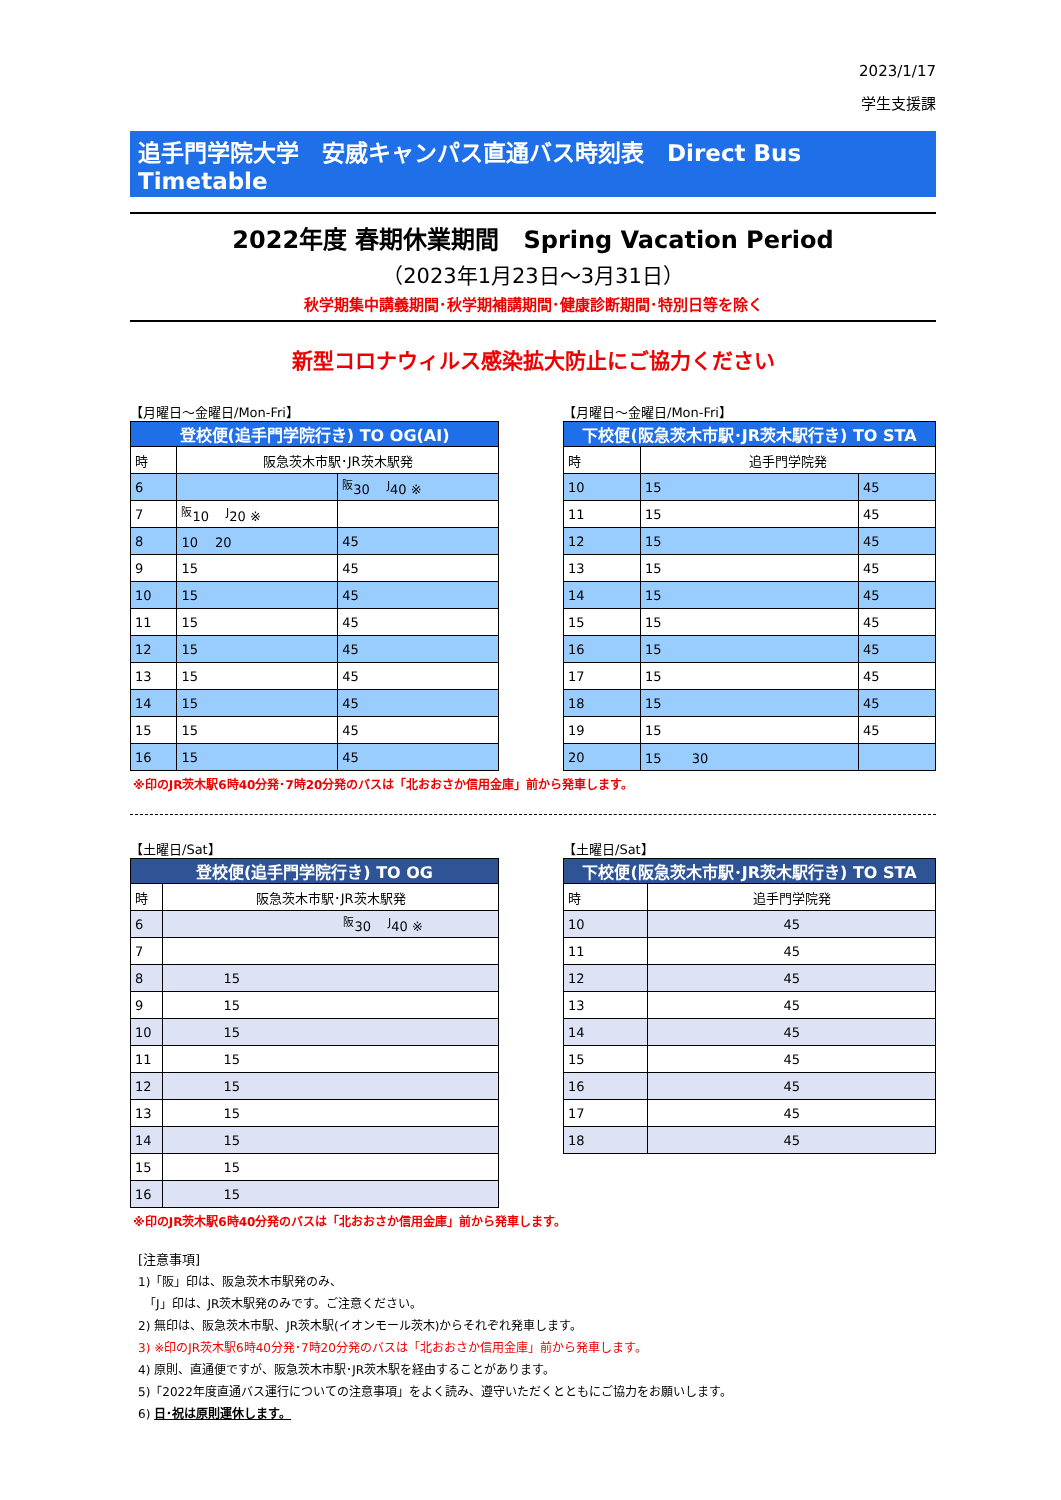2023/1/17
学生支援課
追手門学院大学　安威キャンパス直通バス時刻表　Direct Bus Timetable
2022年度 春期休業期間　Spring Vacation Period
（2023年1月23日～3月31日）
秋学期集中講義期間･秋学期補講期間･健康診断期間･特別日等を除く
新型コロナウィルス感染拡大防止にご協力ください
【月曜日～金曜日/Mon-Fri】
| 登校便(追手門学院行き) TO OG(AI) | | |
| --- | --- | --- |
| 時 | 阪急茨木市駅･JR茨木駅発 | |
| 6 | | <sup>阪</sup>30 <sup>J</sup>40 ※ |
| 7 | <sup>阪</sup>10 <sup>J</sup>20 ※ | |
| 8 | 10 20 | 45 |
| 9 | 15 | 45 |
| 10 | 15 | 45 |
| 11 | 15 | 45 |
| 12 | 15 | 45 |
| 13 | 15 | 45 |
| 14 | 15 | 45 |
| 15 | 15 | 45 |
| 16 | 15 | 45 |
【月曜日～金曜日/Mon-Fri】
| 下校便(阪急茨木市駅･JR茨木駅行き) TO STA | | |
| --- | --- | --- |
| 時 | 追手門学院発 | |
| 10 | 15 | 45 |
| 11 | 15 | 45 |
| 12 | 15 | 45 |
| 13 | 15 | 45 |
| 14 | 15 | 45 |
| 15 | 15 | 45 |
| 16 | 15 | 45 |
| 17 | 15 | 45 |
| 18 | 15 | 45 |
| 19 | 15 | 45 |
| 20 | 15 30 | |
※印のJR茨木駅6時40分発･7時20分発のバスは「北おおさか信用金庫」前から発車します。
【土曜日/Sat】
| 登校便(追手門学院行き) TO OG | |
| --- | --- |
| 時 | 阪急茨木市駅･JR茨木駅発 |
| 6 | <sup>阪</sup>30 <sup>J</sup>40 ※ |
| 7 | |
| 8 | 15 |
| 9 | 15 |
| 10 | 15 |
| 11 | 15 |
| 12 | 15 |
| 13 | 15 |
| 14 | 15 |
| 15 | 15 |
| 16 | 15 |
【土曜日/Sat】
| 下校便(阪急茨木市駅･JR茨木駅行き) TO STA | |
| --- | --- |
| 時 | 追手門学院発 |
| 10 | 45 |
| 11 | 45 |
| 12 | 45 |
| 13 | 45 |
| 14 | 45 |
| 15 | 45 |
| 16 | 45 |
| 17 | 45 |
| 18 | 45 |
※印のJR茨木駅6時40分発のバスは「北おおさか信用金庫」前から発車します。
[注意事項]
1)「阪」印は、阪急茨木市駅発のみ、
　「J」印は、JR茨木駅発のみです。ご注意ください。
2) 無印は、阪急茨木市駅、JR茨木駅(イオンモール茨木)からそれぞれ発車します。
3) ※印のJR茨木駅6時40分発･7時20分発のバスは「北おおさか信用金庫」前から発車します。
4) 原則、直通便ですが、阪急茨木市駅･JR茨木駅を経由することがあります。
5)「2022年度直通バス運行についての注意事項」をよく読み、遵守いただくとともにご協力をお願いします。
6) 日･祝は原則運休します。